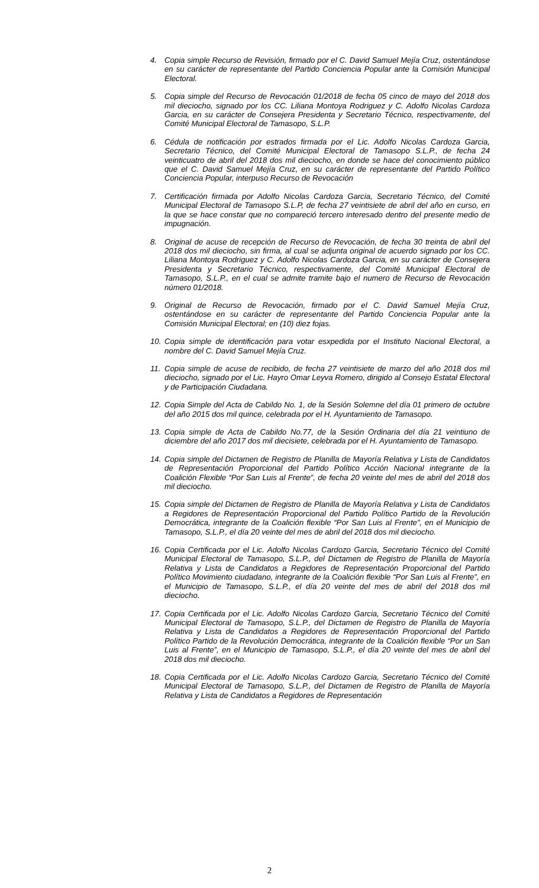4. Copia simple Recurso de Revisión, firmado por el C. David Samuel Mejía Cruz, ostentándose en su carácter de representante del Partido Conciencia Popular ante la Comisión Municipal Electoral.
5. Copia simple del Recurso de Revocación 01/2018 de fecha 05 cinco de mayo del 2018 dos mil dieciocho, signado por los CC. Liliana Montoya Rodriguez y C. Adolfo Nicolas Cardoza Garcia, en su carácter de Consejera Presidenta y Secretario Técnico, respectivamente, del Comité Municipal Electoral de Tamasopo, S.L.P.
6. Cédula de notificación por estrados firmada por el Lic. Adolfo Nicolas Cardoza Garcia, Secretario Técnico, del Comité Municipal Electoral de Tamasopo S.L.P., de fecha 24 veinticuatro de abril del 2018 dos mil dieciocho, en donde se hace del conocimiento público que el C. David Samuel Mejía Cruz, en su carácter de representante del Partido Político Conciencia Popular, interpuso Recurso de Revocación
7. Certificación firmada por Adolfo Nicolas Cardoza Garcia, Secretario Técnico, del Comité Municipal Electoral de Tamasopo S.L.P, de fecha 27 veintisiete de abril del año en curso, en la que se hace constar que no compareció tercero interesado dentro del presente medio de impugnación.
8. Original de acuse de recepción de Recurso de Revocación, de fecha 30 treinta de abril del 2018 dos mil dieciocho, sin firma, al cual se adjunta original de acuerdo signado por los CC. Liliana Montoya Rodriguez y C. Adolfo Nicolas Cardoza Garcia, en su carácter de Consejera Presidenta y Secretario Técnico, respectivamente, del Comité Municipal Electoral de Tamasopo, S.L.P., en el cual se admite tramite bajo el numero de Recurso de Revocación número 01/2018.
9. Original de Recurso de Revocación, firmado por el C. David Samuel Mejía Cruz, ostentándose en su carácter de representante del Partido Conciencia Popular ante la Comisión Municipal Electoral; en (10) diez fojas.
10. Copia simple de identificación para votar esxpedida por el Instituto Nacional Electoral, a nombre del C. David Samuel Mejía Cruz.
11. Copia simple de acuse de recibido, de fecha 27 veintisiete de marzo del año 2018 dos mil dieciocho, signado por el Lic. Hayro Omar Leyva Romero, dirigido al Consejo Estatal Electoral y de Participación Ciudadana.
12. Copia Simple del Acta de Cabildo No. 1, de la Sesión Solemne del día 01 primero de octubre del año 2015 dos mil quince, celebrada por el H. Ayuntamiento de Tamasopo.
13. Copia simple de Acta de Cabildo No.77, de la Sesión Ordinaria del día 21 veintiuno de diciembre del año 2017 dos mil diecisiete, celebrada por el H. Ayuntamiento de Tamasopo.
14. Copia simple del Dictamen de Registro de Planilla de Mayoría Relativa y Lista de Candidatos de Representación Proporcional del Partido Político Acción Nacional integrante de la Coalición Flexible “Por San Luis al Frente”, de fecha 20 veinte del mes de abril del 2018 dos mil dieciocho.
15. Copia simple del Dictamen de Registro de Planilla de Mayoría Relativa y Lista de Candidatos a Regidores de Representación Proporcional del Partido Político Partido de la Revolución Democrática, integrante de la Coalición flexible “Por San Luis al Frente”, en el Municipio de Tamasopo, S.L.P., el día 20 veinte del mes de abril del 2018 dos mil dieciocho.
16. Copia Certificada por el Lic. Adolfo Nicolas Cardozo Garcia, Secretario Técnico del Comité Municipal Electoral de Tamasopo, S.L.P., del Dictamen de Registro de Planilla de Mayoría Relativa y Lista de Candidatos a Regidores de Representación Proporcional del Partido Político Movimiento ciudadano, integrante de la Coalición flexible “Por San Luis al Frente”, en el Municipio de Tamasopo, S.L.P., el día 20 veinte del mes de abril del 2018 dos mil dieciocho.
17. Copia Certificada por el Lic. Adolfo Nicolas Cardozo Garcia, Secretario Técnico del Comité Municipal Electoral de Tamasopo, S.L.P., del Dictamen de Registro de Planilla de Mayoría Relativa y Lista de Candidatos a Regidores de Representación Proporcional del Partido Político Partido de la Revolución Democrática, integrante de la Coalición flexible “Por un San Luis al Frente”, en el Municipio de Tamasopo, S.L.P., el día 20 veinte del mes de abril del 2018 dos mil dieciocho.
18. Copia Certificada por el Lic. Adolfo Nicolas Cardozo Garcia, Secretario Técnico del Comité Municipal Electoral de Tamasopo, S.L.P., del Dictamen de Registro de Planilla de Mayoría Relativa y Lista de Candidatos a Regidores de Representación
2